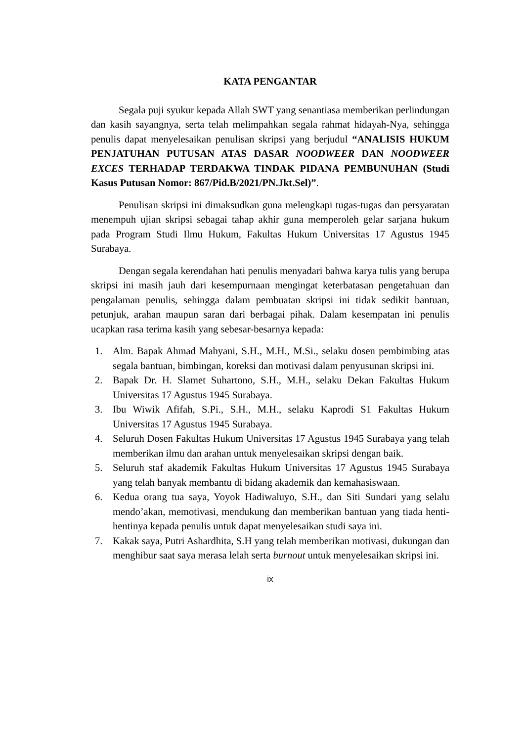KATA PENGANTAR
Segala puji syukur kepada Allah SWT yang senantiasa memberikan perlindungan dan kasih sayangnya, serta telah melimpahkan segala rahmat hidayah-Nya, sehingga penulis dapat menyelesaikan penulisan skripsi yang berjudul “ANALISIS HUKUM PENJATUHAN PUTUSAN ATAS DASAR NOODWEER DAN NOODWEER EXCES TERHADAP TERDAKWA TINDAK PIDANA PEMBUNUHAN (Studi Kasus Putusan Nomor: 867/Pid.B/2021/PN.Jkt.Sel)”.
Penulisan skripsi ini dimaksudkan guna melengkapi tugas-tugas dan persyaratan menempuh ujian skripsi sebagai tahap akhir guna memperoleh gelar sarjana hukum pada Program Studi Ilmu Hukum, Fakultas Hukum Universitas 17 Agustus 1945 Surabaya.
Dengan segala kerendahan hati penulis menyadari bahwa karya tulis yang berupa skripsi ini masih jauh dari kesempurnaan mengingat keterbatasan pengetahuan dan pengalaman penulis, sehingga dalam pembuatan skripsi ini tidak sedikit bantuan, petunjuk, arahan maupun saran dari berbagai pihak. Dalam kesempatan ini penulis ucapkan rasa terima kasih yang sebesar-besarnya kepada:
1. Alm. Bapak Ahmad Mahyani, S.H., M.H., M.Si., selaku dosen pembimbing atas segala bantuan, bimbingan, koreksi dan motivasi dalam penyusunan skripsi ini.
2. Bapak Dr. H. Slamet Suhartono, S.H., M.H., selaku Dekan Fakultas Hukum Universitas 17 Agustus 1945 Surabaya.
3. Ibu Wiwik Afifah, S.Pi., S.H., M.H., selaku Kaprodi S1 Fakultas Hukum Universitas 17 Agustus 1945 Surabaya.
4. Seluruh Dosen Fakultas Hukum Universitas 17 Agustus 1945 Surabaya yang telah memberikan ilmu dan arahan untuk menyelesaikan skripsi dengan baik.
5. Seluruh staf akademik Fakultas Hukum Universitas 17 Agustus 1945 Surabaya yang telah banyak membantu di bidang akademik dan kemahasiswaan.
6. Kedua orang tua saya, Yoyok Hadiwaluyo, S.H., dan Siti Sundari yang selalu mendo’akan, memotivasi, mendukung dan memberikan bantuan yang tiada henti-hentinya kepada penulis untuk dapat menyelesaikan studi saya ini.
7. Kakak saya, Putri Ashardhita, S.H yang telah memberikan motivasi, dukungan dan menghibur saat saya merasa lelah serta burnout untuk menyelesaikan skripsi ini.
ix